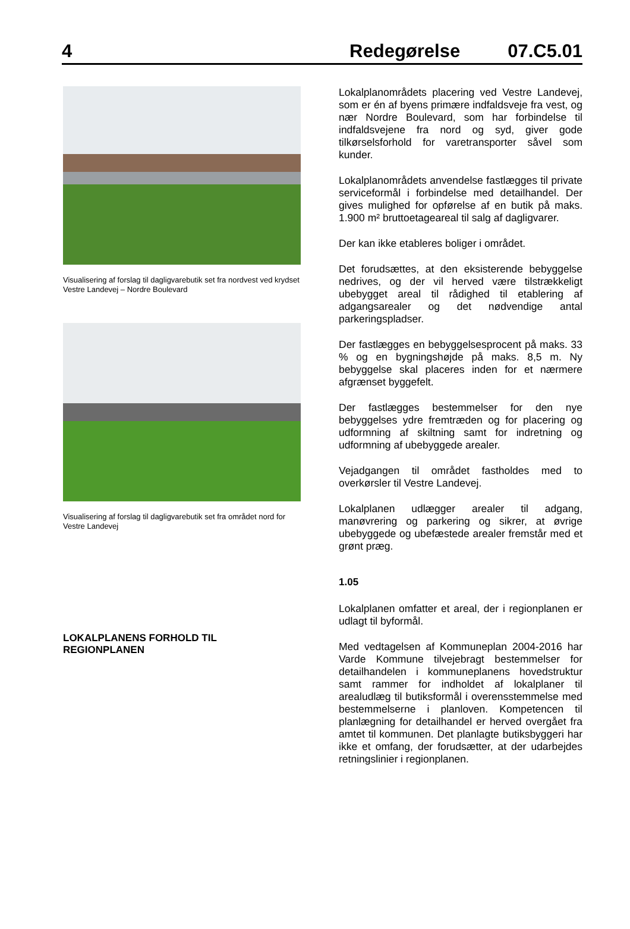4 Redegørelse 07.C5.01
Visualisering af forslag til dagligvarebutik set fra nordvest ved krydset Vestre Landevej – Nordre Boulevard
Visualisering af forslag til dagligvarebutik set fra området nord for Vestre Landevej
LOKALPLANENS FORHOLD TIL REGIONPLANEN
Lokalplanområdets placering ved Vestre Landevej, som er én af byens primære indfaldsveje fra vest, og nær Nordre Boulevard, som har forbindelse til indfaldsvejene fra nord og syd, giver gode tilkørselsforhold for varetransporter såvel som kunder.
Lokalplanområdets anvendelse fastlægges til private serviceformål i forbindelse med detailhandel. Der gives mulighed for opførelse af en butik på maks. 1.900 m² bruttoetageareal til salg af dagligvarer.
Der kan ikke etableres boliger i området.
Det forudsættes, at den eksisterende bebyggelse nedrives, og der vil herved være tilstrækkeligt ubebygget areal til rådighed til etablering af adgangsarealer og det nødvendige antal parkeringspladser.
Der fastlægges en bebyggelsesprocent på maks. 33 % og en bygningshøjde på maks. 8,5 m. Ny bebyggelse skal placeres inden for et nærmere afgrænset byggefelt.
Der fastlægges bestemmelser for den nye bebyggelses ydre fremtræden og for placering og udformning af skiltning samt for indretning og udformning af ubebyggede arealer.
Vejadgangen til området fastholdes med to overkørsler til Vestre Landevej.
Lokalplanen udlægger arealer til adgang, manøvrering og parkering og sikrer, at øvrige ubebyggede og ubefæstede arealer fremstår med et grønt præg.
1.05
Lokalplanen omfatter et areal, der i regionplanen er udlagt til byformål.
Med vedtagelsen af Kommuneplan 2004-2016 har Varde Kommune tilvejebragt bestemmelser for detailhandelen i kommuneplanens hovedstruktur samt rammer for indholdet af lokalplaner til arealudlæg til butiksformål i overensstemmelse med bestemmelserne i planloven. Kompetencen til planlægning for detailhandel er herved overgået fra amtet til kommunen. Det planlagte butiksbyggeri har ikke et omfang, der forudsætter, at der udarbejdes retningslinier i regionplanen.